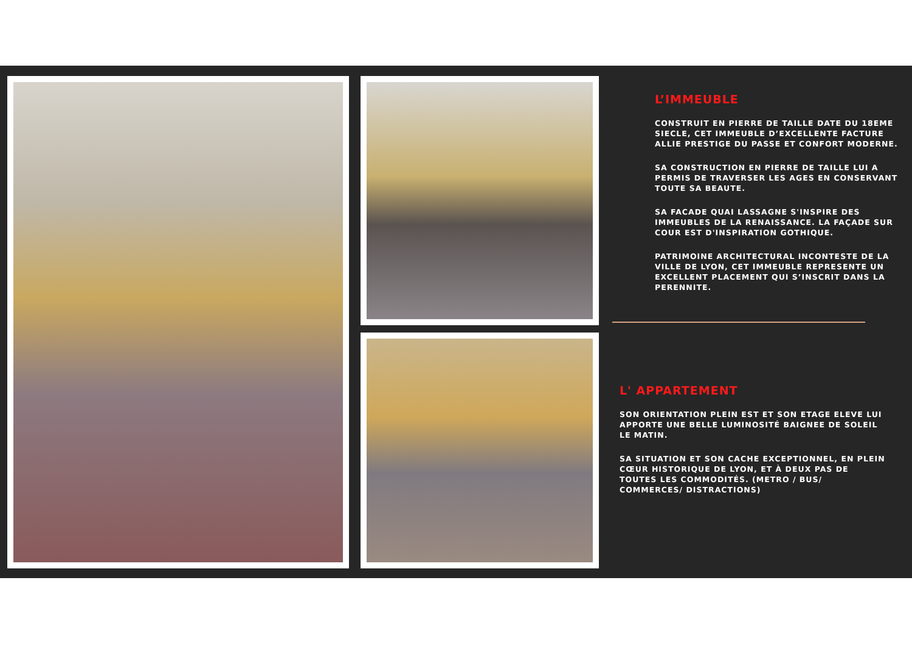L’IMMEUBLE
CONSTRUIT EN PIERRE DE TAILLE DATE DU 18EME SIECLE, CET IMMEUBLE D’EXCELLENTE FACTURE ALLIE PRESTIGE DU PASSE ET CONFORT MODERNE.
SA CONSTRUCTION EN PIERRE DE TAILLE LUI A PERMIS DE TRAVERSER LES AGES EN CONSERVANT TOUTE SA BEAUTE.
SA FACADE QUAI LASSAGNE S'INSPIRE DES IMMEUBLES DE LA RENAISSANCE. LA FAÇADE SUR COUR EST D'INSPIRATION GOTHIQUE.
PATRIMOINE ARCHITECTURAL INCONTESTE DE LA VILLE DE LYON, CET IMMEUBLE REPRESENTE UN EXCELLENT PLACEMENT QUI S’INSCRIT DANS LA PERENNITE.
L' APPARTEMENT
SON ORIENTATION PLEIN EST ET SON ETAGE ELEVE LUI APPORTE UNE BELLE LUMINOSITÉ BAIGNEE DE SOLEIL LE MATIN.
SA SITUATION ET SON CACHE EXCEPTIONNEL, EN PLEIN CŒUR HISTORIQUE DE LYON, ET À DEUX PAS DE TOUTES LES COMMODITÉS. (METRO / BUS/ COMMERCES/ DISTRACTIONS)